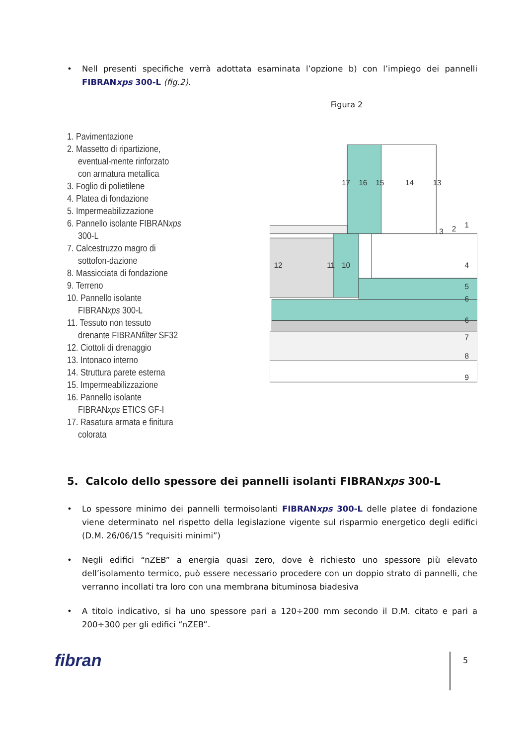• Nell presenti specifiche verrà adottata esaminata l’opzione b) con l’impiego dei pannelli FIBRANxps 300-L (fig.2).
Figura 2
1. Pavimentazione
2. Massetto di ripartizione, eventual-mente rinforzato con armatura metallica
3. Foglio di polietilene
4. Platea di fondazione
5. Impermeabilizzazione
6. Pannello isolante FIBRANxps 300-L
7. Calcestruzzo magro di sottofon-dazione
8. Massicciata di fondazione
9. Terreno
10. Pannello isolante FIBRANxps 300-L
11. Tessuto non tessuto drenante FIBRANfilter SF32
12. Ciottoli di drenaggio
13. Intonaco interno
14. Struttura parete esterna
15. Impermeabilizzazione
16. Pannello isolante FIBRANxps ETICS GF-I
17. Rasatura armata e finitura colorata
17
16
15
14
13
1
2
3
4
5
6
6
7
8
9
12
11
10
5. Calcolo dello spessore dei pannelli isolanti FIBRANxps 300-L
• Lo spessore minimo dei pannelli termoisolanti FIBRANxps 300-L delle platee di fondazione viene determinato nel rispetto della legislazione vigente sul risparmio energetico degli edifici (D.M. 26/06/15 “requisiti minimi”)
• Negli edifici “nZEB” a energia quasi zero, dove è richiesto uno spessore più elevato dell’isolamento termico, può essere necessario procedere con un doppio strato di pannelli, che verranno incollati tra loro con una membrana bituminosa biadesiva
• A titolo indicativo, si ha uno spessore pari a 120÷200 mm secondo il D.M. citato e pari a 200÷300 per gli edifici “nZEB”.
fibran 5